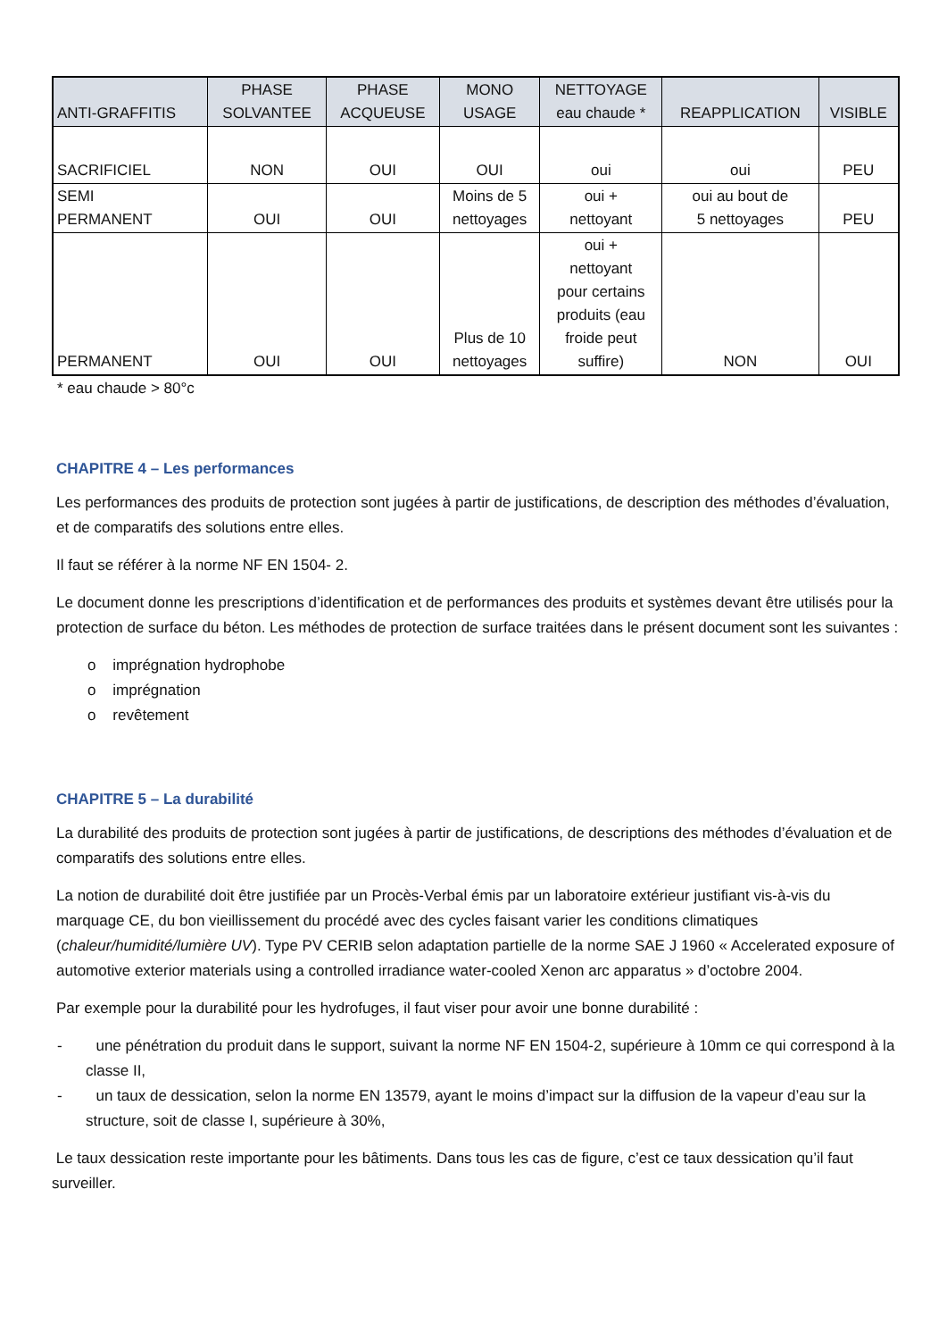| ANTI-GRAFFITIS | PHASE SOLVANTEE | PHASE ACQUEUSE | MONO USAGE | NETTOYAGE eau chaude * | REAPPLICATION | VISIBLE |
| --- | --- | --- | --- | --- | --- | --- |
| SACRIFICIEL | NON | OUI | OUI | oui | oui | PEU |
| SEMI PERMANENT | OUI | OUI | Moins de 5 nettoyages | oui + nettoyant | oui au bout de 5 nettoyages | PEU |
| PERMANENT | OUI | OUI | Plus de 10 nettoyages | oui + nettoyant pour certains produits (eau froide peut suffire) | NON | OUI |
* eau chaude > 80°c
CHAPITRE 4 – Les performances
Les performances des produits de protection sont jugées à partir de justifications, de description des méthodes d’évaluation, et de comparatifs des solutions entre elles.
Il faut se référer à la norme NF EN 1504- 2.
Le document donne les prescriptions d’identification et de performances des produits et systèmes devant être utilisés pour la protection de surface du béton. Les méthodes de protection de surface traitées dans le présent document sont les suivantes :
o imprégnation hydrophobe
o imprégnation
o revêtement
CHAPITRE 5 – La durabilité
La durabilité des produits de protection sont jugées à partir de justifications, de descriptions des méthodes d’évaluation et de comparatifs des solutions entre elles.
La notion de durabilité doit être justifiée par un Procès-Verbal émis par un laboratoire extérieur justifiant vis-à-vis du marquage CE, du bon vieillissement du procédé avec des cycles faisant varier les conditions climatiques (chaleur/humidité/lumière UV). Type PV CERIB selon adaptation partielle de la norme SAE J 1960 « Accelerated exposure of automotive exterior materials using a controlled irradiance water-cooled Xenon arc apparatus » d’octobre 2004.
Par exemple pour la durabilité pour les hydrofuges, il faut viser pour avoir une bonne durabilité :
- une pénétration du produit dans le support, suivant la norme NF EN 1504-2, supérieure à 10mm ce qui correspond à la classe II,
- un taux de dessication, selon la norme EN 13579, ayant le moins d’impact sur la diffusion de la vapeur d’eau sur la structure, soit de classe I, supérieure à 30%,
Le taux dessication reste importante pour les bâtiments. Dans tous les cas de figure, c’est ce taux dessication qu’il faut surveiller.